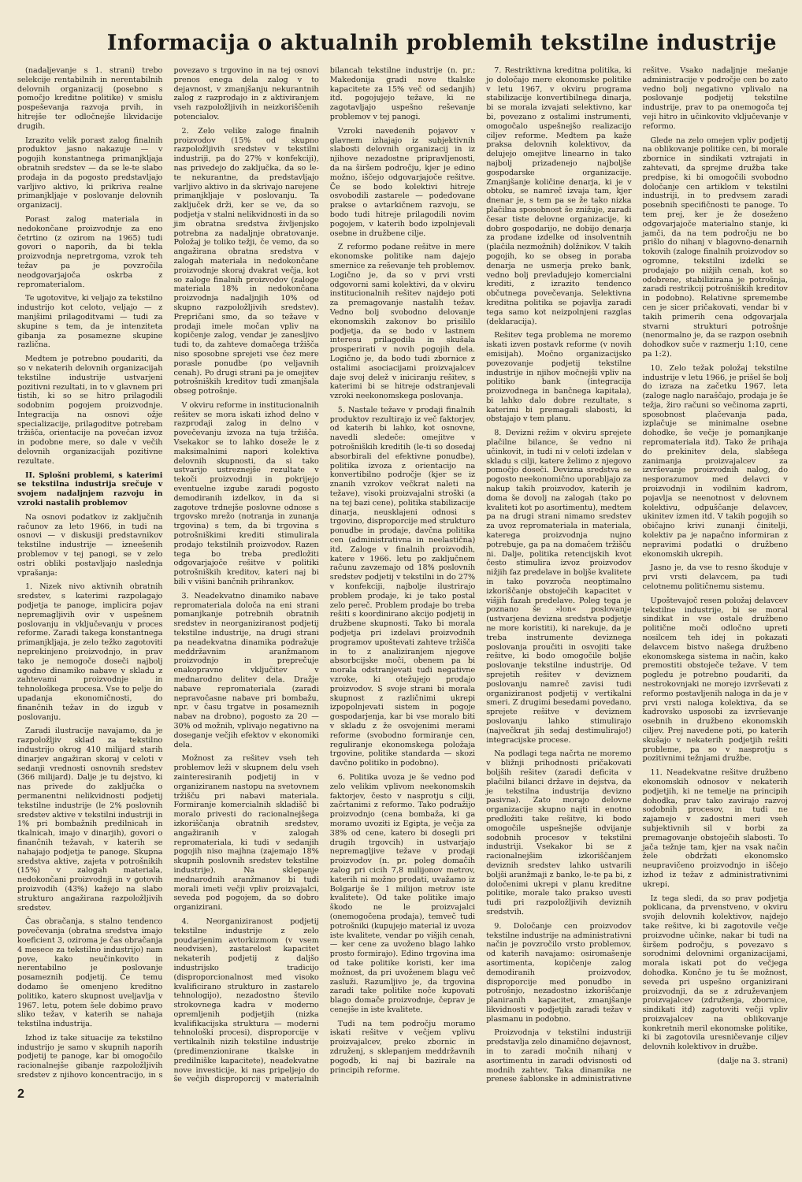Informacija o aktualnih problemih tekstilne industrije
(nadaljevanje s 1. strani) trebo selekcije rentabilnih in nerentabilnih delovnih organizacij (posebno s pomočjo kreditne politike) v smislu pospeševanja razvoja prvih, in hitrejše ter odločnejše likvidacije drugih.
Izrazito velik porast zalog finalnih produktov jasno nakazuje — v pogojih konstantnega primanjkljaja obratnih sredstev — da se le-te slabo prodaja in da pogosto predstavljajo varljivo aktivo, ki prikriva realne primanjkljaje v poslovanje delovnih organizacij.
Porast zalog materiala in nedokončane proizvodnje za eno četrtino (z ozirom na 1965) tudi govori o naporih, da bi tekla proizvodnja nepretrgoma, vzrok teh težav pa je povzročila neodgovarjajoča oskrba z repromaterialom.
Te ugotovitve, ki veljajo za tekstilno industrijo kot celoto, veljajo — z manjšimi prilagoditvami — tudi za skupine s tem, da je intenziteta gibanja za posamezne skupine različna.
Medtem je potrebno poudariti, da so v nekaterih delovnih organizacijah tekstilne industrije ustvarjeni pozitivni rezultati, in to v glavnem pri tistih, ki so se hitro prilagodili sodobnim pogojem proizvodnje. Integracija na osnovi ožje specializacije, prilagoditve potrebam tržišča, orientacije na povečan izvoz in podobne mere, so dale v večih delovnih organizacijah pozitivne rezultate.
II. Splošni problemi, s katerimi se tekstilna industrija srečuje v svojem nadaljnjem razvoju in vzroki nastalih problemov
Na osnovi podatkov iz zaključnih računov za leto 1966, in tudi na osnovi — v diskusiji predstavnikov tekstilne industrije — izneešenih problemov v tej panogi, se v zelo ostri obliki postavljajo naslednja vprašanja:
1. Nizek nivo aktivnih obratnih sredstev, s katerimi razpolagajo podjetja te panoge, implicira pojav nepremagljivih ovir v uspešnem poslovanju in vključevanju v proces reforme. Zaradi takega konstantnega primanjkljaja, je zelo težko zagotoviti neprekinjeno proizvodnjo, in prav tako je nemogoče doseči najbolj ugodno dinamiko nabave v skladu z zahtevami proizvodnje in tehnološkega procesa. Vse to pelje do upadanja ekonomičnosti, do finančnih težav in do izgub v poslovanju.
Zaradi ilustracije navajamo, da je razpoložljiv sklad za tekstilno industrijo okrog 410 milijard starih dinarjev angažiran skoraj v celoti v sedanji vrednosti osnovnih sredstev (366 milijard). Dalje je tu dejstvo, ki nas privede do zaključka o permanentni nelikvidnosti podjetij tekstilne industrije (le 2% poslovnih sredstev aktive v tekstilni industriji in 1% pri bombažnih predilnicah in tkalnicah, imajo v dinarjih), govori o finančnih težavah, v katerih se nahajajo podjetja te panoge. Skupna sredstva aktive, zajeta v potrošnikih (15%) v zalogah materiala, nedokončani proizvodnji in v gotovih proizvodih (43%) kažejo na slabo strukturo angažirana razpoložljivih sredstev.
Čas obračanja, s stalno tendenco povečevanja (obratna sredstva imajo koeficient 3, oziroma je čas obračanja 4 mesece za tekstilno industrijo) nam pove, kako neučinkovito in nerentabilno je poslovanje posameznih podjetij. Če temu dodamo še omenjeno kreditno politiko, katero skupnost uveljavlja v 1967. letu, potem šele dobimo pravo sliko težav, v katerih se nahaja tekstilna industrija.
Izhod iz take situacije za tekstilno industrijo je samo v skupnih naporih podjetij te panoge, kar bi omogočilo racionalnejše gibanje razpoložljivih sredstev z njihovo koncentracijo, in s povezavo s trgovino in na tej osnovi prenos enega dela zalog v to dejavnost, v zmanjšanju nekurantnih zalog z razprodajo in z aktiviranjem vseh razpoložljivih in neizkoriščenih potencialov.
2. Zelo velike zaloge finalnih proizvodov (15% od skupno razpoložljivih sredstev v tekstilni industriji, pa do 27% v konfekciji), nas privedejo do zaključka, da so le-te nekurantne, da predstavljajo varljivo aktivo in da skrivajo narejene primanjkljaje v poslovanju. Ta zaključek drži, ker se ve, da so podjetja v stalni nelikvidnosti in da so jim obratna sredstva življenjsko potrebna za nadaljnje obratovanje. Položaj je toliko težji, če vemo, da so angažirana obratna sredstva v zalogah materiala in nedokončane proizvodnje skoraj dvakrat večja, kot so zaloge finalnih proizvodov (zaloge materiala 18% in nedokončana proizvodnja nadaljnjih 10% od skupno razpoložljivih sredstev). Prepričani smo, da so težave v prodaji imele močan vpliv na kopičenje zalog, vendar je zanesljivo tudi to, da zahteve domačega tržišča niso sposobne sprejeti vse čez mere porasle ponudbe (po veljavnih cenah). Po drugi strani pa je omejitev potrošniških kreditov tudi zmanjšala obseg potrošnje.
V okviru reforme in institucionalnih rešitev se mora iskati izhod delno v razprodaji zalog in delno v povečevanju izvoza na tuja tržišča. Vsekakor se to lahko doseže le z maksimalnimi napori kolektiva delovnih skupnosti, da si tako ustvarijo ustreznejše rezultate v tekoči proizvodnji in pokrijejo eventuelne izgube zaradi pogosto demodiranih izdelkov, in da si zagotove trdnejše poslovne odnose s trgovsko mrežo (notranja in zunanja trgovina) s tem, da bi trgovina s potrošniškimi krediti stimulirala prodajo tekstilnih proizvodov. Razen tega bo treba predložiti odgovarjajoče rešitve v politiki potrošniških kreditov, kateri naj bi bili v višini bančnih prihrankov.
3. Neadekvatno dinamiko nabave repromateriala določa na eni strani pomanjkanje potrebnih obratnih sredstev in neorganiziranost podjetij tekstilne industrije, na drugi strani pa neadekvatna dinamika podražuje meddržavnim aranžmanom proizvodnjo in preprečuje enakopravno vključitev v mednarodno delitev dela. Dražje nabave repromateriala (zaradi nepravočasne nabave pri bombažu, npr. v času trgatve in posameznih nabav na drobno), pogosto za 20 — 30% od možnih, vplivajo negativno na doseganje večjih efektov v ekonomiki dela.
Možnost za rešitev vseh teh problemov leži v skupnem delu vseh zainteresiranih podjetij in v organiziranem nastopu na svetovnem tržišču pri nabavi materiala. Formiranje komercialnih skladišč bi moralo privesti do racionalnejšega izkoriščanja obratnih sredstev, angažiranih v zalogah repromateriala, ki tudi v sedanjih pogojih niso majhna (zajemajo 18% skupnih poslovnih sredstev tekstilne industrije). Na sklepanje mednarodnih aranžmanov bi tudi morali imeti večji vpliv proizvajalci, seveda pod pogojem, da so dobro organizirani.
4. Neorganiziranost podjetij tekstilne industrije z zelo poudarjenim avtorkizmom (v vsem neodvisen), zastarelost kapacitet nekaterih podjetij z daljšo industrijsko tradicijo (disproporcionalnost med visoko kvalificirano strukturo in zastarelo tehnologijo), nezadostno število strokovnega kadra v moderno opremljenih podjetjih (nizka kvalifikacijska struktura — moderni tehnološki procesi), disproporcije v vertikalnih nizih tekstilne industrije (predimenzionirane tkalske in predilniške kapacitete), neadekvatne nove investicije, ki nas pripeljejo do še večjih disproporcij v materialnih bilancah tekstilne industrije (n. pr.: Makedonija gradi nove tkalske kapacitete za 15% več od sedanjih) itd. pogojujejo težave, ki ne zagotavljajo uspešno reševanje problemov v tej panogi.
Vzroki navedenih pojavov v glavnem izhajajo iz subjektivnih slabosti delovnih organizacij in iz njihove nezadostne pripravljenosti, da na širšem področju, kjer je edino možno, iščejo odgovarjajoče rešitve. Če se bodo kolektivi hitreje osvobodili zastarele — podedovane prakse o avtarkičnem razvoju, se bodo tudi hitreje prilagodili novim pogojem, v katerih bodo izpolnjevali osebne in družbene cilje.
Z reformo podane rešitve in mere ekonomske politike nam dajejo smernice za reševanje teh problemov. Logično je, da so v prvi vrsti odgovorni sami kolektivi, da v okviru institucionalnih rešitev najdejo poti za premagovanje nastalih težav. Vedno bolj svobodno delovanje ekonomskih zakonov bo prisililo podjetja, da se bodo v lastnem interesu prilagodila in skušala prosperirati v novih pogojih dela. Logično je, da bodo tudi zbornice z ostalimi asociacijami proizvajalcev daje svoj delež v iniciranju rešitev, s katerimi bi se hitreje odstranjevali vzroki neekonomskega poslovanja.
5. Nastale težave v prodaji finalnih produktov rezultirajo iz več faktorjev, od katerih bi lahko, kot osnovne, navedli sledeče: omejitve v potrošniških kreditih (le-ti so dosedaj absorbirali del efektivne ponudbe), politika izvoza z orientacijo na konvertibilno področje (kjer se iz znanih vzrokov večkrat naleti na težave), visoki proizvajalni stroški (a na tej bazi cene), politika stabilizacije dinarja, neusklajeni odnosi s trgovino, disproporcije med strukturo ponudbe in prodaje, davčna politika cen (administrativna in neelastična) itd. Zaloge v finalnih proizvodih, katere v 1966. letu po zaključnem računu zavzemajo od 18% poslovnih sredstev podjetij v tekstilni in do 27% v konfekciji, najbolje ilustrirajo problem prodaje, ki je tako postal zelo pereč. Problem prodaje bo treba rešiti s koordinirano akcijo podjetij in družbene skupnosti. Tako bi morala podjetja pri izdelavi proizvodnih programov upoštevati zahteve tržišča in to z analiziranjem njegove absorbcijske moči, obenem pa bi morala odstranjevati tudi negativne vzroke, ki otežujejo prodajo proizvodov. S svoje strani bi morala skupnost z različnimi ukrepi izpopolnjevati sistem in pogoje gospodarjenja, kar bi vse moralo biti v skladu z že osvojenimi merami reforme (svobodno formiranje cen, reguliranje ekonomskega položaja trgovine, politike standarda — skozi davčno politiko in podobno).
6. Politika uvoza je še vedno pod zelo velikim vplivom neekonomskih faktorjev, često v nasprotju s cilji, začrtanimi z reformo. Tako podražijo proizvodnjo (cena bombaža, ki ga moramo uvoziti iz Egipta, je večja za 38% od cene, katero bi dosegli pri drugih trgovcih) in ustvarjajo nepremagljive težave v prodaji proizvodov (n. pr. poleg domačih zalog pri cicih 7,8 milijonov metrov, katerih ni možno prodati, uvažamo iz Bolgarije še 1 milijon metrov iste kvalitete). Od take politike imajo škodo ne le proizvajalci (onemogočena prodaja), temveč tudi potrošniki (kupujejo material iz uvoza iste kvalitete, vendar po višjih cenah, — ker cene za uvoženo blago lahko prosto formirajo). Edino trgovina ima od take politike koristi, ker ima možnost, da pri uvoženem blagu več zasluži. Razumljivo je, da trgovina zaradi take politike noče kupovati blago domače proizvodnje, čeprav je cenejše in iste kvalitete.
Tudi na tem področju moramo iskati rešitve v večjem vplivu proizvajalcev, preko zbornic in združenj, s sklepanjem meddržavnih pogodb, ki naj bi bazirale na principih reforme.
7. Restriktivna kreditna politika, ki jo določajo mere ekonomske politike v letu 1967, v okviru programa stabilizacije konvertibilnega dinarja, bi se morala izvajati selektivno, kar bi, povezano z ostalimi instrumenti, omogočalo uspešnejšo realizacijo ciljev reforme. Medtem pa kaže praksa delovnih kolektivov, da delujejo omejitve linearno in tako najbolj prizadenejo najboljše gospodarske organizacije. Zmanjšanje količine denarja, ki je v obtoku, se namreč izvaja tam, kjer dnenar je, s tem pa se že tako nizka plačilna sposobnost še znižuje, zaradi česar tiste delovne organizacije, ki dobro gospodarijo, ne dobijo denarja za prodane izdelke od insolventnih (plačila nezmožnih) dolžnikov. V takih pogojih, ko se obseg in poraba denarja ne usmerja preko bank, vedno bolj prevladujejo komercialni krediti, z izrazito tendenco občutnega povečevanja. Selektivna kreditna politika se pojavlja zaradi tega samo kot neizpolnjeni razglas (deklaracija).
Rešitev tega problema ne moremo iskati izven postavk reforme (v novih emisijah). Močno organizacijsko povezovanje podjetij tekstilne industrije in njihov močnejši vpliv na politiko bank (integracija proizvodnega in bančnega kapitala), bi lahko dalo dobre rezultate, s katerimi bi premagali slabosti, ki obstajajo v tem planu.
8. Devizni režim v okviru sprejete plačilne bilance, še vedno ni učinkovit, in tudi ni v celoti izdelan v skladu s cilji, katere želimo z njegovo pomočjo doseči. Devizna sredstva se pogosto neekonomično uporabljajo za nakup takih proizvodov, katerih je doma še dovolj na zalogah (tako po kvaliteti kot po asortimentu), medtem pa na drugi strani nimamo sredstev za uvoz repromateriala in materiala, katerega proizvodnja nujno potrebuje, ga pa na domačem tržišču ni. Dalje, politika retencijskih kvot često stimulira izvoz proizvodov nižjih faz predelave in boljše kvalitete in tako povzroča neoptimalno izkoriščanje obstoječih kapacitet v višjih fazah predelave. Poleg tega je poznano še »lon« poslovanje (ustvarjena devizna sredstva podjetje ne more koristiti), ki narekuje, da je treba instrumente deviznega poslovanja proučiti in osvojiti take rešitve, ki bodo omogočile boljše poslovanje tekstilne industrije. Od sprejetih rešitev v deviznem poslovanju namreč zavisi tudi organiziranost podjetij v vertikalni smeri. Z drugimi besedami povedano, sprejete rešitve v deviznem poslovanju lahko stimulirajo (največkrat jih sedaj destimulirajo!) integracijske procese.
Na podlagi tega načrta ne moremo v bližnji prihodnosti pričakovati boljših rešitev (zaradi deficita v plačilni bilanci države in dejstva, da je tekstilna industrija devizno pasivna). Zato morajo delovne organizacije skupno najti in enotno predložiti take rešitve, ki bodo omogočile uspešnejše odvijanje sodobnih procesov v tekstilni industriji. Vsekakor bi se z racionalnejšim izkoriščanjem deviznih sredstev lahko ustvarili boljši aranžmaji z banko, le-te pa bi, z določenimi ukrepi v planu kreditne politike, morale tako prakso uvesti tudi pri razpoložljivih deviznih sredstvih.
9. Določanje cen proizvodov tekstilne industrije na administrativni način je povzročilo vrsto problemov, od katerih navajamo: osiromašenje asortimenta, kopičenje zalog demodiranih proizvodov, disproporcije med ponudbo in potrošnjo, nezadostno izkoriščanje planiranih kapacitet, zmanjšanje likvidnosti v podjetjih zaradi težav v plasmanu in podobno.
Proizvodnja v tekstilni industriji predstavlja zelo dinamično dejavnost, in to zaradi močnih nihanj v asortimentu in zaradi odvisnosti od modnih zahtev. Taka dinamika ne prenese šablonske in administrativne rešitve. Vsako nadaljnje mešanje administracije v področje cen bo zato vedno bolj negativno vplivalo na poslovanje podjetij tekstilne industrije, prav to pa onemogoča tej veji hitro in učinkovito vključevanje v reformo.
Glede na zelo omejen vpliv podjetij na oblikovanje politike cen, bi morale zbornice in sindikati vztrajati in zahtevati, da sprejme družba take predpise, ki bi omogočili svobodno določanje cen artiklom v tekstilni industriji, in to predvsem zaradi posebnih specifičnosti te panoge. To tem prej, ker je že doseženo odgovarjajoče materialno stanje, ki jamči, da na tem področju ne bo prišlo do nihanj v blagovno-denarnih tokovih (zaloge finalnih proizvodov so ogromne, tekstilni izdelki se prodajajo po nižjih cenah, kot so odobrene, stabilizirana je potrošnja, zaradi restrikcij potrošniških kreditov in podobno). Relativne spremembe cen je sicer pričakovati, vendar bi v takih primerih cena odgovarjala stvarni strukturi potrošnje (nenormalno je, da se razpon osebnih dohodkov suče v razmerju 1:10, cene pa 1:2).
10. Zelo težak položaj tekstilne industrije v letu 1966, je prišel še bolj do izraza na začetku 1967. leta (zaloge naglo naraščajo, prodaja je še težja, žiro računi so večinoma zaprti, sposobnost plačevanja pada, izplačuje se minimalne osebne dohodke, še večje je pomanjkanje repromateriala itd). Tako že prihaja do prekinitev dela, slabšega zanimanja proizvajalcev za izvrševanje proizvodnih nalog, do nesporazumov med delavci v proizvodnji in vodilnim kadrom, pojavlja se neenotnost v delovnem kolektivu, odpuščanje delavcev, ukinitev izmen itd. V takih pogojih so običajno krivi zunanji činitelji, kolektiv pa je napačno informiran z nepravimi podatki o družbeno ekonomskih ukrepih.
Jasno je, da vse to resno škoduje v prvi vrsti delavcem, pa tudi celotnemu političnemu sistemu.
Upoštevajoč resen položaj delavcev tekstilne industrije, bi se moral sindikat in vse ostale družbeno politične moči odločno upreti nosilcem teh idej in pokazati delavcem bistvo našega družbeno ekonomskega sistema in način, kako premostiti obstoječe težave. V tem pogledu je potrebno poudariti, da nestrokovnjaki ne morejo izvrševati z reformo postavljenih naloga in da je v prvi vrsti naloga kolektiva, da se kadrovsko usposobi za izvrševanje osebnih in družbeno ekonomskih ciljev. Prej navedene poti, po katerih skušajo v nekaterih podjetjih rešiti probleme, pa so v nasprotju s pozitivnimi težnjami družbe.
11. Neadekvatne rešitve družbeno ekonomskih odnosov v nekaterih podjetjih, ki ne temelje na principih dohodka, prav tako zavirajo razvoj sodobnih procesov, in tudi ne zajamejo v zadostni meri vseh subjektivnih sil v borbi za premagovanje obstoječih slabosti. To jača težnje tam, kjer na vsak način žele obdržati ekonomsko neupravičeno proizvodnjo in iščejo izhod iz težav z administrativnimi ukrepi.
Iz tega sledi, da so prav podjetja poklicana, da prvenstveno, v okviru svojih delovnih kolektivov, najdejo take rešitve, ki bi zagotovile večje proizvodne učinke, nakar bi tudi na širšem področju, s povezavo s sorodnimi delovnimi organizacijami, morala iskati pot do večjega dohodka. Končno je tu še možnost, seveda pri uspešno organizirani proizvodnji, da se z združevanjem proizvajalcev (združenja, zbornice, sindikati itd) zagotoviti večji vpliv proizvajalcev na oblikovanje konkretnih meril ekonomske politike, ki bi zagotovila uresničevanje ciljev delovnih kolektivov in družbe.
(dalje na 3. strani)
2